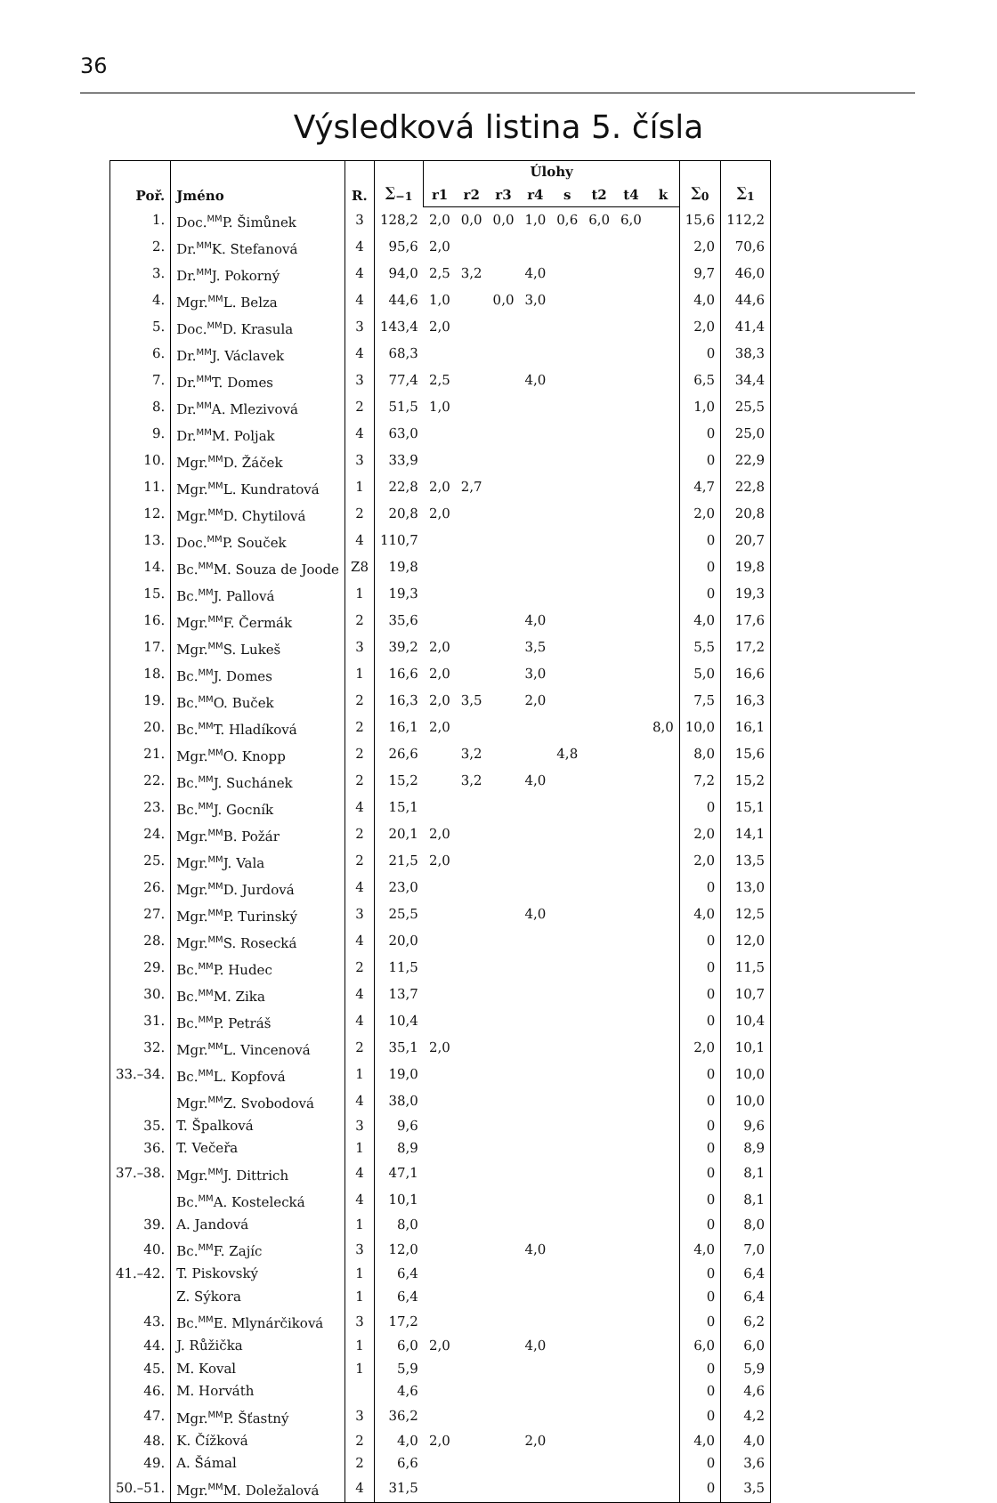36
Výsledková listina 5. čísla
| Poř. | Jméno | R. | ∑<sub>−1</sub> | Úlohy | | | | | | | | ∑<sub>0</sub> | ∑<sub>1</sub> |
| --- | --- | --- | --- | --- | --- | --- | --- | --- | --- | --- | --- | --- | --- |
| | | | | r1 | r2 | r3 | r4 | s | t2 | t4 | k | | |
| 1. | Doc.<sup>MM</sup>P. Šimůnek | 3 | 128,2 | 2,0 | 0,0 | 0,0 | 1,0 | 0,6 | 6,0 | 6,0 | | 15,6 | 112,2 |
| 2. | Dr.<sup>MM</sup>K. Stefanová | 4 | 95,6 | 2,0 | | | | | | | | 2,0 | 70,6 |
| 3. | Dr.<sup>MM</sup>J. Pokorný | 4 | 94,0 | 2,5 | 3,2 | | 4,0 | | | | | 9,7 | 46,0 |
| 4. | Mgr.<sup>MM</sup>L. Belza | 4 | 44,6 | 1,0 | | 0,0 | 3,0 | | | | | 4,0 | 44,6 |
| 5. | Doc.<sup>MM</sup>D. Krasula | 3 | 143,4 | 2,0 | | | | | | | | 2,0 | 41,4 |
| 6. | Dr.<sup>MM</sup>J. Václavek | 4 | 68,3 | | | | | | | | | 0 | 38,3 |
| 7. | Dr.<sup>MM</sup>T. Domes | 3 | 77,4 | 2,5 | | | 4,0 | | | | | 6,5 | 34,4 |
| 8. | Dr.<sup>MM</sup>A. Mlezivová | 2 | 51,5 | 1,0 | | | | | | | | 1,0 | 25,5 |
| 9. | Dr.<sup>MM</sup>M. Poljak | 4 | 63,0 | | | | | | | | | 0 | 25,0 |
| 10. | Mgr.<sup>MM</sup>D. Žáček | 3 | 33,9 | | | | | | | | | 0 | 22,9 |
| 11. | Mgr.<sup>MM</sup>L. Kundratová | 1 | 22,8 | 2,0 | 2,7 | | | | | | | 4,7 | 22,8 |
| 12. | Mgr.<sup>MM</sup>D. Chytilová | 2 | 20,8 | 2,0 | | | | | | | | 2,0 | 20,8 |
| 13. | Doc.<sup>MM</sup>P. Souček | 4 | 110,7 | | | | | | | | | 0 | 20,7 |
| 14. | Bc.<sup>MM</sup>M. Souza de Joode | Z8 | 19,8 | | | | | | | | | 0 | 19,8 |
| 15. | Bc.<sup>MM</sup>J. Pallová | 1 | 19,3 | | | | | | | | | 0 | 19,3 |
| 16. | Mgr.<sup>MM</sup>F. Čermák | 2 | 35,6 | | | | 4,0 | | | | | 4,0 | 17,6 |
| 17. | Mgr.<sup>MM</sup>S. Lukeš | 3 | 39,2 | 2,0 | | | 3,5 | | | | | 5,5 | 17,2 |
| 18. | Bc.<sup>MM</sup>J. Domes | 1 | 16,6 | 2,0 | | | 3,0 | | | | | 5,0 | 16,6 |
| 19. | Bc.<sup>MM</sup>O. Buček | 2 | 16,3 | 2,0 | 3,5 | | 2,0 | | | | | 7,5 | 16,3 |
| 20. | Bc.<sup>MM</sup>T. Hladíková | 2 | 16,1 | 2,0 | | | | | | | 8,0 | 10,0 | 16,1 |
| 21. | Mgr.<sup>MM</sup>O. Knopp | 2 | 26,6 | | 3,2 | | | 4,8 | | | | 8,0 | 15,6 |
| 22. | Bc.<sup>MM</sup>J. Suchánek | 2 | 15,2 | | 3,2 | | 4,0 | | | | | 7,2 | 15,2 |
| 23. | Bc.<sup>MM</sup>J. Gocník | 4 | 15,1 | | | | | | | | | 0 | 15,1 |
| 24. | Mgr.<sup>MM</sup>B. Požár | 2 | 20,1 | 2,0 | | | | | | | | 2,0 | 14,1 |
| 25. | Mgr.<sup>MM</sup>J. Vala | 2 | 21,5 | 2,0 | | | | | | | | 2,0 | 13,5 |
| 26. | Mgr.<sup>MM</sup>D. Jurdová | 4 | 23,0 | | | | | | | | | 0 | 13,0 |
| 27. | Mgr.<sup>MM</sup>P. Turinský | 3 | 25,5 | | | | 4,0 | | | | | 4,0 | 12,5 |
| 28. | Mgr.<sup>MM</sup>S. Rosecká | 4 | 20,0 | | | | | | | | | 0 | 12,0 |
| 29. | Bc.<sup>MM</sup>P. Hudec | 2 | 11,5 | | | | | | | | | 0 | 11,5 |
| 30. | Bc.<sup>MM</sup>M. Zika | 4 | 13,7 | | | | | | | | | 0 | 10,7 |
| 31. | Bc.<sup>MM</sup>P. Petráš | 4 | 10,4 | | | | | | | | | 0 | 10,4 |
| 32. | Mgr.<sup>MM</sup>L. Vincenová | 2 | 35,1 | 2,0 | | | | | | | | 2,0 | 10,1 |
| 33.–34. | Bc.<sup>MM</sup>L. Kopfová | 1 | 19,0 | | | | | | | | | 0 | 10,0 |
| | Mgr.<sup>MM</sup>Z. Svobodová | 4 | 38,0 | | | | | | | | | 0 | 10,0 |
| 35. | T. Špalková | 3 | 9,6 | | | | | | | | | 0 | 9,6 |
| 36. | T. Večeřa | 1 | 8,9 | | | | | | | | | 0 | 8,9 |
| 37.–38. | Mgr.<sup>MM</sup>J. Dittrich | 4 | 47,1 | | | | | | | | | 0 | 8,1 |
| | Bc.<sup>MM</sup>A. Kostelecká | 4 | 10,1 | | | | | | | | | 0 | 8,1 |
| 39. | A. Jandová | 1 | 8,0 | | | | | | | | | 0 | 8,0 |
| 40. | Bc.<sup>MM</sup>F. Zajíc | 3 | 12,0 | | | | 4,0 | | | | | 4,0 | 7,0 |
| 41.–42. | T. Piskovský | 1 | 6,4 | | | | | | | | | 0 | 6,4 |
| | Z. Sýkora | 1 | 6,4 | | | | | | | | | 0 | 6,4 |
| 43. | Bc.<sup>MM</sup>E. Mlynárčiková | 3 | 17,2 | | | | | | | | | 0 | 6,2 |
| 44. | J. Růžička | 1 | 6,0 | 2,0 | | | 4,0 | | | | | 6,0 | 6,0 |
| 45. | M. Koval | 1 | 5,9 | | | | | | | | | 0 | 5,9 |
| 46. | M. Horváth | | 4,6 | | | | | | | | | 0 | 4,6 |
| 47. | Mgr.<sup>MM</sup>P. Šťastný | 3 | 36,2 | | | | | | | | | 0 | 4,2 |
| 48. | K. Čížková | 2 | 4,0 | 2,0 | | | 2,0 | | | | | 4,0 | 4,0 |
| 49. | A. Šámal | 2 | 6,6 | | | | | | | | | 0 | 3,6 |
| 50.–51. | Mgr.<sup>MM</sup>M. Doležalová | 4 | 31,5 | | | | | | | | | 0 | 3,5 |